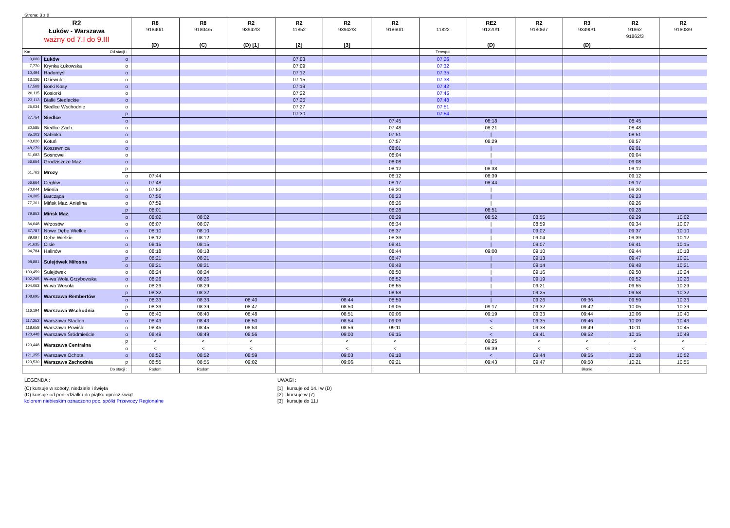Strona: 3 z 8
| R2 Łuków - Warszawa ważny od 7.I do 9.III | | | R8 91840/1 (D) | R8 91804/5 (C) | R2 93942/3 (D) [1] | R2 11852 [2] | R2 93942/3 [3] | R2 91860/1 | 11822 | RE2 91220/1 (D) | R2 91806/7 | R3 93490/1 (D) | R2 91862 91862/3 | R2 91808/9 |
| --- | --- | --- | --- | --- | --- | --- | --- | --- | --- | --- | --- | --- | --- | --- |
| Km | Od stacji : | | | | | | | | Terespol | | | | | |
| 0,000 | Łuków | o | | | | 07:03 | | | 07:26 | | | | | |
| 7,770 | Krynka Łukowska | o | | | | 07:09 | | | 07:32 | | | | | |
| 10,494 | Radomyśl | o | | | | 07:12 | | | 07:35 | | | | | |
| 13,126 | Dziewule | o | | | | 07:15 | | | 07:38 | | | | | |
| 17,568 | Borki Kosy | o | | | | 07:19 | | | 07:42 | | | | | |
| 20,115 | Kosiorki | o | | | | 07:22 | | | 07:45 | | | | | |
| 23,113 | Białki Siedleckie | o | | | | 07:25 | | | 07:48 | | | | | |
| 25,034 | Siedlce Wschodnie | o | | | | 07:27 | | | 07:51 | | | | | |
| 27,754 | Siedlce | p | | | | 07:30 | | | 07:54 | | | | | |
| | | o | | | | | | 07:45 | | 08:18 | | | 08:45 | |
| 30,585 | Siedlce Zach. | o | | | | | | 07:48 | | 08:21 | | | 08:48 | |
| 35,103 | Sabinka | o | | | | | | 07:51 | | / | | | 08:51 | |
| 43,020 | Kotuń | o | | | | | | 07:57 | | 08:29 | | | 08:57 | |
| 48,279 | Koszewnica | o | | | | | | 08:01 | | / | | | 09:01 | |
| 51,683 | Sosnowe | o | | | | | | 08:04 | | / | | | 09:04 | |
| 56,654 | Grodziszcze Maz. | o | | | | | | 08:08 | | / | | | 09:08 | |
| 61,763 | Mrozy | p | | | | | | 08:12 | | 08:38 | | | 09:12 | |
| | | o | 07:44 | | | | | 08:12 | | 08:39 | | | 09:12 | |
| 66,664 | Cegłów | o | 07:48 | | | | | 08:17 | | 08:44 | | | 09:17 | |
| 70,044 | Mienia | o | 07:52 | | | | | 08:20 | | / | | | 09:20 | |
| 74,305 | Barcząca | o | 07:56 | | | | | 08:23 | | / | | | 09:23 | |
| 77,361 | Mińsk Maz. Anielina | o | 07:59 | | | | | 08:26 | | / | | | 09:26 | |
| 79,853 | Mińsk Maz. | p | 08:01 | | | | | 08:28 | | 08:51 | | | 09:28 | |
| | | o | 08:02 | 08:02 | | | | 08:29 | | 08:52 | 08:55 | | 09:29 | 10:02 |
| 84,648 | Wrzosów | o | 08:07 | 08:07 | | | | 08:34 | | / | 08:59 | | 09:34 | 10:07 |
| 87,787 | Nowe Dębe Wielkie | o | 08:10 | 08:10 | | | | 08:37 | | / | 09:02 | | 09:37 | 10:10 |
| 89,097 | Dębe Wielkie | o | 08:12 | 08:12 | | | | 08:39 | | / | 09:04 | | 09:39 | 10:12 |
| 91,635 | Cisie | o | 08:15 | 08:15 | | | | 08:41 | | / | 09:07 | | 09:41 | 10:15 |
| 94,784 | Halinów | o | 08:18 | 08:18 | | | | 08:44 | | 09:00 | 09:10 | | 09:44 | 10:18 |
| 98,881 | Sulejówek Miłosna | p | 08:21 | 08:21 | | | | 08:47 | | / | 09:13 | | 09:47 | 10:21 |
| | | o | 08:21 | 08:21 | | | | 08:48 | | / | 09:14 | | 09:48 | 10:21 |
| 100,459 | Sulejówek | o | 08:24 | 08:24 | | | | 08:50 | | / | 09:16 | | 09:50 | 10:24 |
| 102,265 | W-wa Wola Grzybowska | o | 08:26 | 08:26 | | | | 08:52 | | / | 09:19 | | 09:52 | 10:26 |
| 104,063 | W-wa Wesoła | o | 08:29 | 08:29 | | | | 08:55 | | / | 09:21 | | 09:55 | 10:29 |
| 108,695 | Warszawa Rembertów | p | 08:32 | 08:32 | | | | 08:58 | | / | 09:25 | | 09:58 | 10:32 |
| | | o | 08:33 | 08:33 | 08:40 | | 08:44 | 08:59 | | / | 09:26 | 09:36 | 09:59 | 10:33 |
| 116,194 | Warszawa Wschodnia | p | 08:39 | 08:39 | 08:47 | | 08:50 | 09:05 | | 09:17 | 09:32 | 09:42 | 10:05 | 10:39 |
| | | o | 08:40 | 08:40 | 08:48 | | 08:51 | 09:06 | | 09:19 | 09:33 | 09:44 | 10:06 | 10:40 |
| 117,252 | Warszawa Stadion | o | 08:43 | 08:43 | 08:50 | | 08:54 | 09:09 | | < | 09:35 | 09:46 | 10:09 | 10:43 |
| 118,658 | Warszawa Powiśle | o | 08:45 | 08:45 | 08:53 | | 08:56 | 09:11 | | < | 09:38 | 09:49 | 10:11 | 10:45 |
| 120,448 | Warszawa Śródmieście | o | 08:49 | 08:49 | 08:56 | | 09:00 | 09:15 | | < | 09:41 | 09:52 | 10:15 | 10:49 |
| 120,448 | Warszawa Centralna | p | < | < | < | | < | < | | 09:25 | < | < | < | < |
| | | o | < | < | < | | < | < | | 09:39 | < | < | < | < |
| 121,355 | Warszawa Ochota | o | 08:52 | 08:52 | 08:59 | | 09:03 | 09:18 | | < | 09:44 | 09:55 | 10:18 | 10:52 |
| 123,530 | Warszawa Zachodnia | p | 08:55 | 08:55 | 09:02 | | 09:06 | 09:21 | | 09:43 | 09:47 | 09:58 | 10:21 | 10:55 |
| Do stacji : | | | Radom | Radom | | | | | | | | Błonie | | |
LEGENDA :
(C) kursuje w soboty, niedziele i święta
(D) kursuje od poniedziałku do piątku oprócz świąt
kolorem niebieskim oznaczono poc. spółki Przewozy Regionalne
UWAGI :
[1] kursuje od 14.I w (D)
[2] kursuje w (7)
[3] kursuje do 11.I